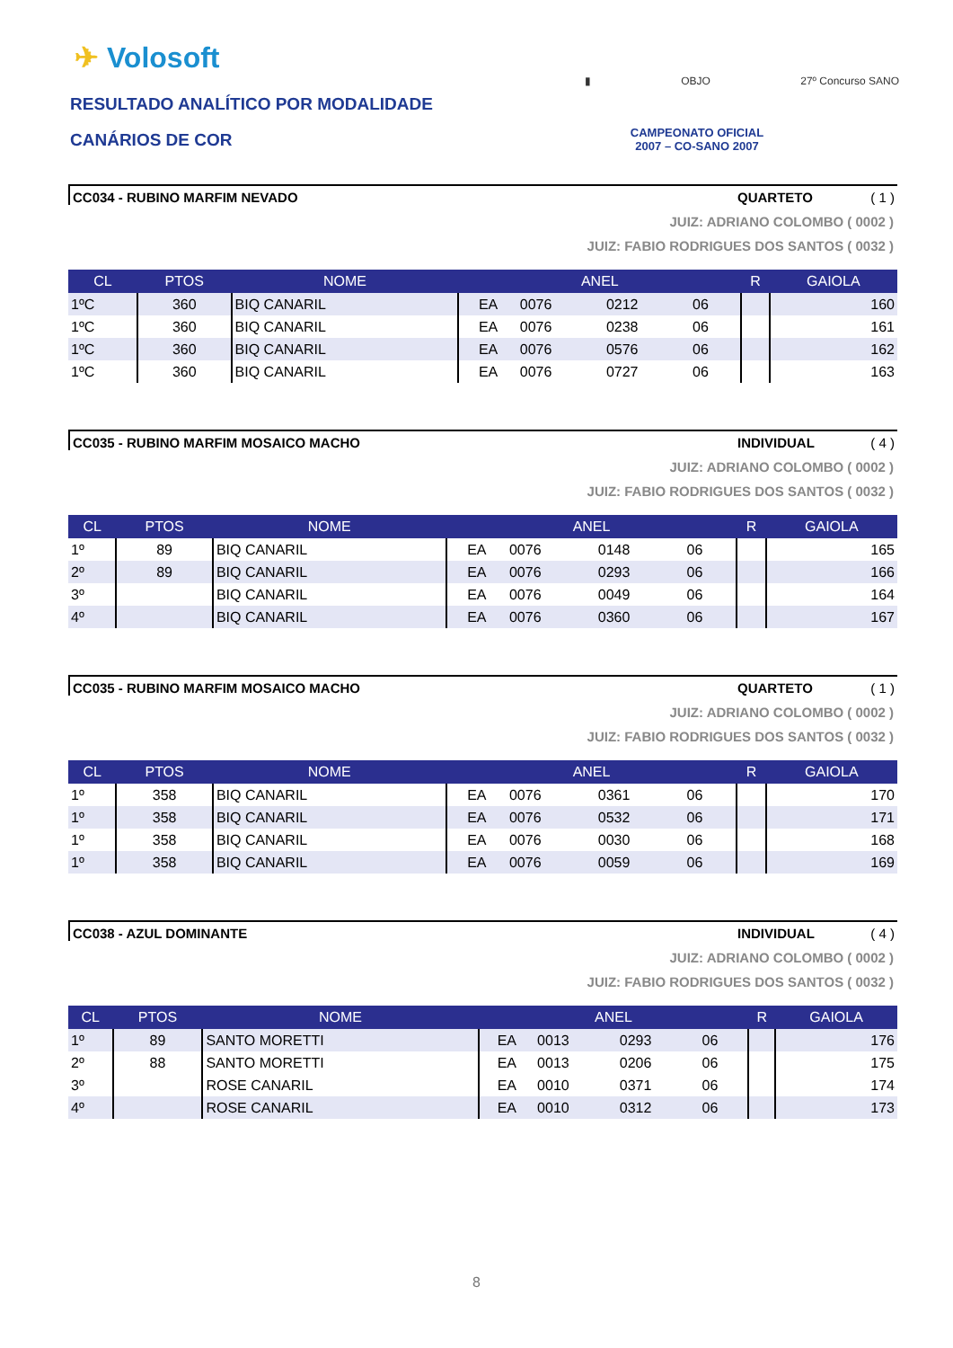✈ Volosoft
RESULTADO ANALÍTICO POR MODALIDADE
CANÁRIOS DE COR
▮ OBJO 27º Concurso SANO
CAMPEONATO OFICIAL
2007 – CO-SANO 2007
CC034 - RUBINO MARFIM NEVADO QUARTETO ( 1 )
JUIZ: ADRIANO COLOMBO ( 0002 )
JUIZ: FABIO RODRIGUES DOS SANTOS ( 0032 )
| CL | PTOS | NOME | ANEL | | | | R | GAIOLA |
| --- | --- | --- | --- | --- | --- | --- | --- | --- |
| 1ºC | 360 | BIQ CANARIL | EA | 0076 | 0212 | 06 | | 160 |
| 1ºC | 360 | BIQ CANARIL | EA | 0076 | 0238 | 06 | | 161 |
| 1ºC | 360 | BIQ CANARIL | EA | 0076 | 0576 | 06 | | 162 |
| 1ºC | 360 | BIQ CANARIL | EA | 0076 | 0727 | 06 | | 163 |
CC035 - RUBINO MARFIM MOSAICO MACHO INDIVIDUAL ( 4 )
JUIZ: ADRIANO COLOMBO ( 0002 )
JUIZ: FABIO RODRIGUES DOS SANTOS ( 0032 )
| CL | PTOS | NOME | ANEL | | | | R | GAIOLA |
| --- | --- | --- | --- | --- | --- | --- | --- | --- |
| 1º | 89 | BIQ CANARIL | EA | 0076 | 0148 | 06 | | 165 |
| 2º | 89 | BIQ CANARIL | EA | 0076 | 0293 | 06 | | 166 |
| 3º | | BIQ CANARIL | EA | 0076 | 0049 | 06 | | 164 |
| 4º | | BIQ CANARIL | EA | 0076 | 0360 | 06 | | 167 |
CC035 - RUBINO MARFIM MOSAICO MACHO QUARTETO ( 1 )
JUIZ: ADRIANO COLOMBO ( 0002 )
JUIZ: FABIO RODRIGUES DOS SANTOS ( 0032 )
| CL | PTOS | NOME | ANEL | | | | R | GAIOLA |
| --- | --- | --- | --- | --- | --- | --- | --- | --- |
| 1º | 358 | BIQ CANARIL | EA | 0076 | 0361 | 06 | | 170 |
| 1º | 358 | BIQ CANARIL | EA | 0076 | 0532 | 06 | | 171 |
| 1º | 358 | BIQ CANARIL | EA | 0076 | 0030 | 06 | | 168 |
| 1º | 358 | BIQ CANARIL | EA | 0076 | 0059 | 06 | | 169 |
CC038 - AZUL DOMINANTE INDIVIDUAL ( 4 )
JUIZ: ADRIANO COLOMBO ( 0002 )
JUIZ: FABIO RODRIGUES DOS SANTOS ( 0032 )
| CL | PTOS | NOME | ANEL | | | | R | GAIOLA |
| --- | --- | --- | --- | --- | --- | --- | --- | --- |
| 1º | 89 | SANTO MORETTI | EA | 0013 | 0293 | 06 | | 176 |
| 2º | 88 | SANTO MORETTI | EA | 0013 | 0206 | 06 | | 175 |
| 3º | | ROSE CANARIL | EA | 0010 | 0371 | 06 | | 174 |
| 4º | | ROSE CANARIL | EA | 0010 | 0312 | 06 | | 173 |
8